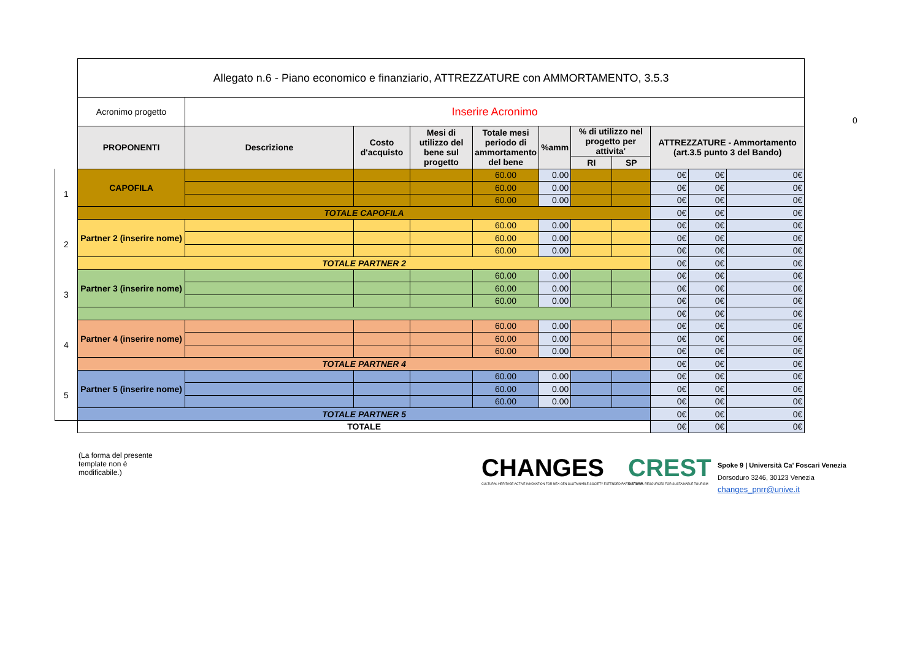0
| | Allegato n.6 - Piano economico e finanziario, ATTREZZATURE con AMMORTAMENTO, 3.5.3 | | | | | | | | | | |
| | Acronimo progetto | Inserire Acronimo | | | | | | | | | |
| | PROPONENTI | Descrizione | Costo d'acquisto | Mesi di utilizzo del bene sul progetto | Totale mesi periodo di ammortamento del bene | %amm | % di utilizzo nel progetto per attivita' | | ATTREZZATURE - Ammortamento (art.3.5 punto 3 del Bando) | | |
| | | | | | | | RI | SP | | | |
| 1 | CAPOFILA | | | | 60.00 | 0.00 | | | 0€ | 0€ | 0€ |
| | | | | | 60.00 | 0.00 | | | 0€ | 0€ | 0€ |
| | | | | | 60.00 | 0.00 | | | 0€ | 0€ | 0€ |
| | TOTALE CAPOFILA | | | | | | | | 0€ | 0€ | 0€ |
| 2 | Partner 2 (inserire nome) | | | | 60.00 | 0.00 | | | 0€ | 0€ | 0€ |
| | | | | | 60.00 | 0.00 | | | 0€ | 0€ | 0€ |
| | | | | | 60.00 | 0.00 | | | 0€ | 0€ | 0€ |
| | TOTALE PARTNER 2 | | | | | | | | 0€ | 0€ | 0€ |
| 3 | Partner 3 (inserire nome) | | | | 60.00 | 0.00 | | | 0€ | 0€ | 0€ |
| | | | | | 60.00 | 0.00 | | | 0€ | 0€ | 0€ |
| | | | | | 60.00 | 0.00 | | | 0€ | 0€ | 0€ |
| | | | | | | | | | 0€ | 0€ | 0€ |
| 4 | Partner 4 (inserire nome) | | | | 60.00 | 0.00 | | | 0€ | 0€ | 0€ |
| | | | | | 60.00 | 0.00 | | | 0€ | 0€ | 0€ |
| | | | | | 60.00 | 0.00 | | | 0€ | 0€ | 0€ |
| | TOTALE PARTNER 4 | | | | | | | | 0€ | 0€ | 0€ |
| 5 | Partner 5 (inserire nome) | | | | 60.00 | 0.00 | | | 0€ | 0€ | 0€ |
| | | | | | 60.00 | 0.00 | | | 0€ | 0€ | 0€ |
| | | | | | 60.00 | 0.00 | | | 0€ | 0€ | 0€ |
| | TOTALE PARTNER 5 | | | | | | | | 0€ | 0€ | 0€ |
| | TOTALE | | | | | | | | 0€ | 0€ | 0€ |
(La forma del presente
template non è
modificabile.)
CHANGES
CULTURAL HERITAGE ACTIVE INNOVATION FOR NEX-GEN SUSTAINABLE SOCIETY EXTENDED PARTNERSHIP
CREST
CULTURAL RESOURCES FOR SUSTAINABLE TOURISM
Spoke 9 | Università Ca' Foscari Venezia
Dorsoduro 3246, 30123 Venezia
changes_pnrr@unive.it